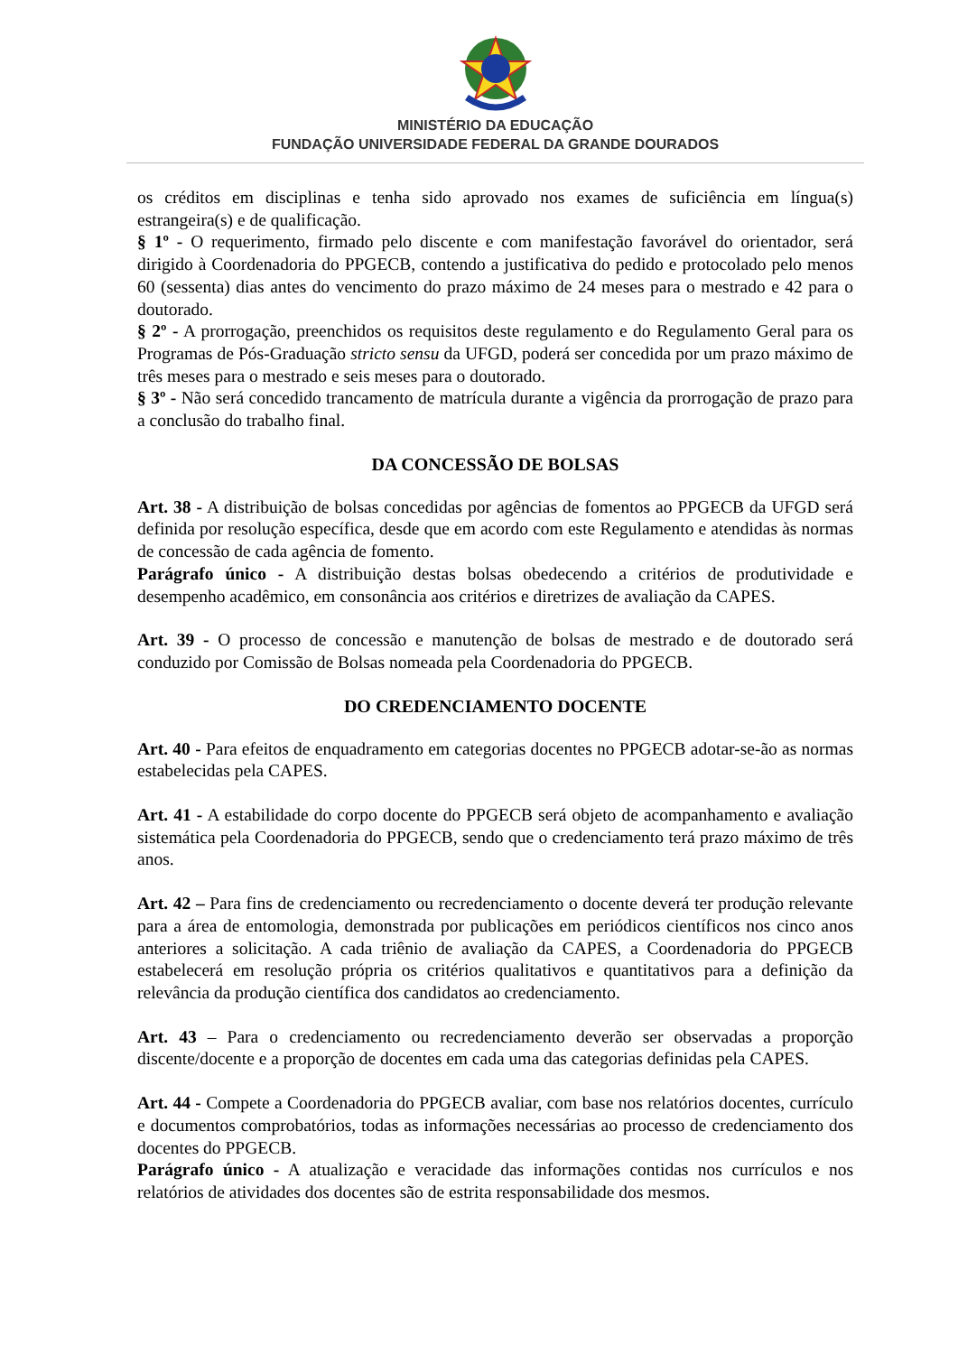MINISTÉRIO DA EDUCAÇÃO
FUNDAÇÃO UNIVERSIDADE FEDERAL DA GRANDE DOURADOS
os créditos em disciplinas e tenha sido aprovado nos exames de suficiência em língua(s) estrangeira(s) e de qualificação.
§ 1º - O requerimento, firmado pelo discente e com manifestação favorável do orientador, será dirigido à Coordenadoria do PPGECB, contendo a justificativa do pedido e protocolado pelo menos 60 (sessenta) dias antes do vencimento do prazo máximo de 24 meses para o mestrado e 42 para o doutorado.
§ 2º - A prorrogação, preenchidos os requisitos deste regulamento e do Regulamento Geral para os Programas de Pós-Graduação stricto sensu da UFGD, poderá ser concedida por um prazo máximo de três meses para o mestrado e seis meses para o doutorado.
§ 3º - Não será concedido trancamento de matrícula durante a vigência da prorrogação de prazo para a conclusão do trabalho final.
DA CONCESSÃO DE BOLSAS
Art. 38 - A distribuição de bolsas concedidas por agências de fomentos ao PPGECB da UFGD será definida por resolução específica, desde que em acordo com este Regulamento e atendidas às normas de concessão de cada agência de fomento.
Parágrafo único - A distribuição destas bolsas obedecendo a critérios de produtividade e desempenho acadêmico, em consonância aos critérios e diretrizes de avaliação da CAPES.
Art. 39 - O processo de concessão e manutenção de bolsas de mestrado e de doutorado será conduzido por Comissão de Bolsas nomeada pela Coordenadoria do PPGECB.
DO CREDENCIAMENTO DOCENTE
Art. 40 - Para efeitos de enquadramento em categorias docentes no PPGECB adotar-se-ão as normas estabelecidas pela CAPES.
Art. 41 - A estabilidade do corpo docente do PPGECB será objeto de acompanhamento e avaliação sistemática pela Coordenadoria do PPGECB, sendo que o credenciamento terá prazo máximo de três anos.
Art. 42 – Para fins de credenciamento ou recredenciamento o docente deverá ter produção relevante para a área de entomologia, demonstrada por publicações em periódicos científicos nos cinco anos anteriores a solicitação. A cada triênio de avaliação da CAPES, a Coordenadoria do PPGECB estabelecerá em resolução própria os critérios qualitativos e quantitativos para a definição da relevância da produção científica dos candidatos ao credenciamento.
Art. 43 – Para o credenciamento ou recredenciamento deverão ser observadas a proporção discente/docente e a proporção de docentes em cada uma das categorias definidas pela CAPES.
Art. 44 - Compete a Coordenadoria do PPGECB avaliar, com base nos relatórios docentes, currículo e documentos comprobatórios, todas as informações necessárias ao processo de credenciamento dos docentes do PPGECB.
Parágrafo único - A atualização e veracidade das informações contidas nos currículos e nos relatórios de atividades dos docentes são de estrita responsabilidade dos mesmos.